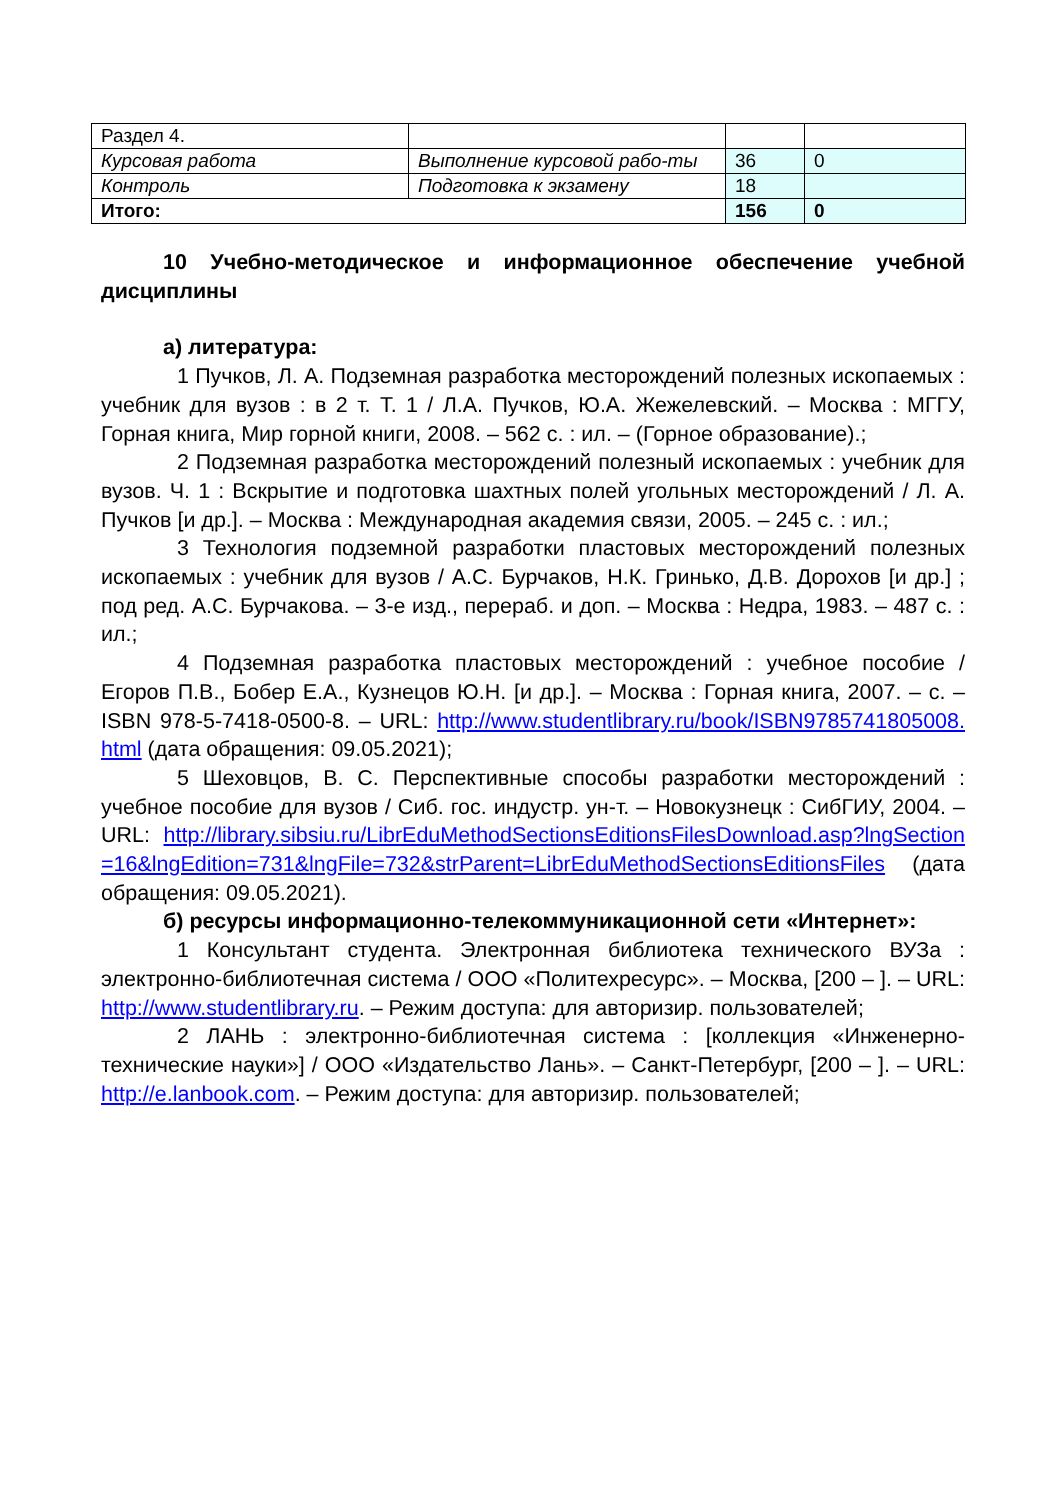| Раздел 4. | | | |
| Курсовая работа | Выполнение курсовой рабо-ты | 36 | 0 |
| Контроль | Подготовка к экзамену | 18 | |
| Итого: | | 156 | 0 |
10 Учебно-методическое и информационное обеспечение учебной дисциплины
а) литература:
1 Пучков, Л. А. Подземная разработка месторождений полезных ископаемых : учебник для вузов : в 2 т. Т. 1 / Л.А. Пучков, Ю.А. Жежелевский. – Москва : МГГУ, Горная книга, Мир горной книги, 2008. – 562 с. : ил. – (Горное образование).;
2 Подземная разработка месторождений полезный ископаемых : учебник для вузов. Ч. 1 : Вскрытие и подготовка шахтных полей угольных месторождений / Л. А. Пучков [и др.]. – Москва : Международная академия связи, 2005. – 245 с. : ил.;
3 Технология подземной разработки пластовых месторождений полезных ископаемых : учебник для вузов / А.С. Бурчаков, Н.К. Гринько, Д.В. Дорохов [и др.] ; под ред. А.С. Бурчакова. – 3-е изд., перераб. и доп. – Москва : Недра, 1983. – 487 с. : ил.;
4 Подземная разработка пластовых месторождений : учебное пособие / Егоров П.В., Бобер Е.А., Кузнецов Ю.Н. [и др.]. – Москва : Горная книга, 2007. – с. – ISBN 978-5-7418-0500-8. – URL: http://www.studentlibrary.ru/book/ISBN9785741805008.html (дата обращения: 09.05.2021);
5 Шеховцов, В. С. Перспективные способы разработки месторождений : учебное пособие для вузов / Сиб. гос. индустр. ун-т. – Новокузнецк : СибГИУ, 2004. – URL: http://library.sibsiu.ru/LibrEduMethodSectionsEditionsFilesDownload.asp?lngSection=16&lngEdition=731&lngFile=732&strParent=LibrEduMethodSectionsEditionsFiles (дата обращения: 09.05.2021).
б) ресурсы информационно-телекоммуникационной сети «Интернет»:
1 Консультант студента. Электронная библиотека технического ВУЗа : электронно-библиотечная система / ООО «Политехресурс». – Москва, [200 – ]. – URL: http://www.studentlibrary.ru. – Режим доступа: для авторизир. пользователей;
2 ЛАНЬ : электронно-библиотечная система : [коллекция «Инженерно-технические науки»] / ООО «Издательство Лань». – Санкт-Петербург, [200 – ]. – URL: http://e.lanbook.com. – Режим доступа: для авторизир. пользователей;